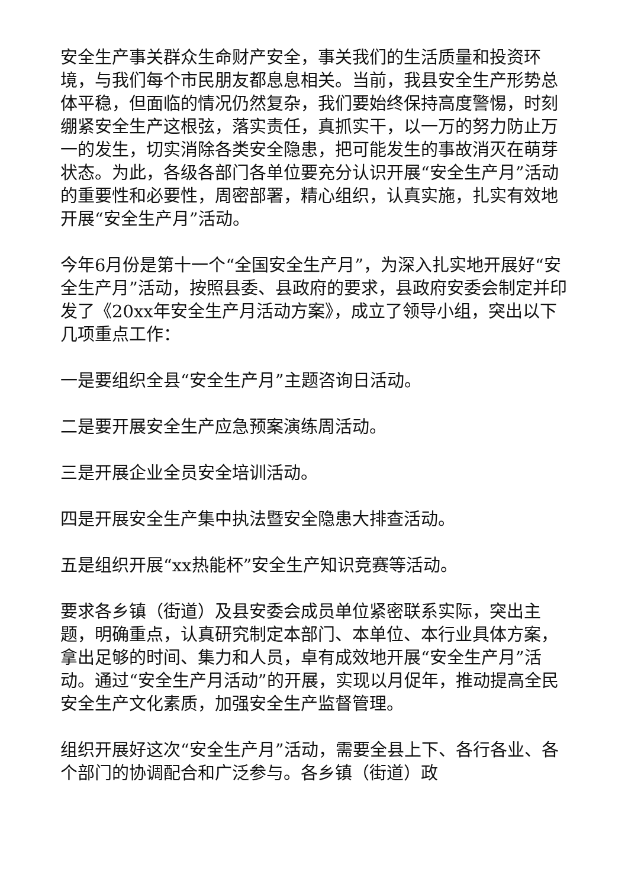安全生产事关群众生命财产安全，事关我们的生活质量和投资环境，与我们每个市民朋友都息息相关。当前，我县安全生产形势总体平稳，但面临的情况仍然复杂，我们要始终保持高度警惕，时刻绷紧安全生产这根弦，落实责任，真抓实干，以一万的努力防止万一的发生，切实消除各类安全隐患，把可能发生的事故消灭在萌芽状态。为此，各级各部门各单位要充分认识开展“安全生产月”活动的重要性和必要性，周密部署，精心组织，认真实施，扎实有效地开展“安全生产月”活动。
今年6月份是第十一个“全国安全生产月”，为深入扎实地开展好“安全生产月”活动，按照县委、县政府的要求，县政府安委会制定并印发了《20xx年安全生产月活动方案》，成立了领导小组，突出以下几项重点工作：
一是要组织全县“安全生产月”主题咨询日活动。
二是要开展安全生产应急预案演练周活动。
三是开展企业全员安全培训活动。
四是开展安全生产集中执法暨安全隐患大排查活动。
五是组织开展“xx热能杯”安全生产知识竞赛等活动。
要求各乡镇（街道）及县安委会成员单位紧密联系实际，突出主题，明确重点，认真研究制定本部门、本单位、本行业具体方案，拿出足够的时间、集力和人员，卓有成效地开展“安全生产月”活动。通过“安全生产月活动”的开展，实现以月促年，推动提高全民安全生产文化素质，加强安全生产监督管理。
组织开展好这次“安全生产月”活动，需要全县上下、各行各业、各个部门的协调配合和广泛参与。各乡镇（街道）政